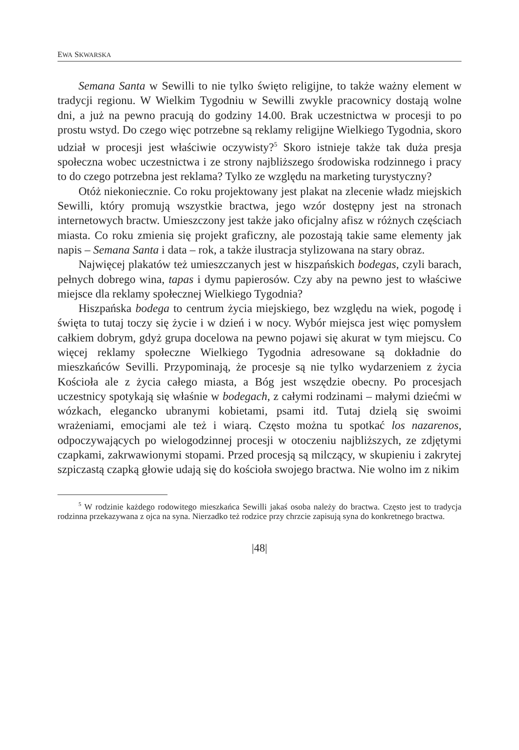EWA SKWARSKA
Semana Santa w Sewilli to nie tylko święto religijne, to także ważny element w tradycji regionu. W Wielkim Tygodniu w Sewilli zwykle pracownicy dostają wolne dni, a już na pewno pracują do godziny 14.00. Brak uczestnictwa w procesji to po prostu wstyd. Do czego więc potrzebne są reklamy religijne Wielkiego Tygodnia, skoro udział w procesji jest właściwie oczywisty?<sup>5</sup> Skoro istnieje także tak duża presja społeczna wobec uczestnictwa i ze strony najbliższego środowiska rodzinnego i pracy to do czego potrzebna jest reklama? Tylko ze względu na marketing turystyczny?
Otóż niekoniecznie. Co roku projektowany jest plakat na zlecenie władz miejskich Sewilli, który promują wszystkie bractwa, jego wzór dostępny jest na stronach internetowych bractw. Umieszczony jest także jako oficjalny afisz w różnych częściach miasta. Co roku zmienia się projekt graficzny, ale pozostają takie same elementy jak napis – Semana Santa i data – rok, a także ilustracja stylizowana na stary obraz.
Najwięcej plakatów też umieszczanych jest w hiszpańskich bodegas, czyli barach, pełnych dobrego wina, tapas i dymu papierosów. Czy aby na pewno jest to właściwe miejsce dla reklamy społecznej Wielkiego Tygodnia?
Hiszpańska bodega to centrum życia miejskiego, bez względu na wiek, pogodę i święta to tutaj toczy się życie i w dzień i w nocy. Wybór miejsca jest więc pomysłem całkiem dobrym, gdyż grupa docelowa na pewno pojawi się akurat w tym miejscu. Co więcej reklamy społeczne Wielkiego Tygodnia adresowane są dokładnie do mieszkańców Sevilli. Przypominają, że procesje są nie tylko wydarzeniem z życia Kościoła ale z życia całego miasta, a Bóg jest wszędzie obecny. Po procesjach uczestnicy spotykają się właśnie w bodegach, z całymi rodzinami – małymi dziećmi w wózkach, elegancko ubranymi kobietami, psami itd. Tutaj dzielą się swoimi wrażeniami, emocjami ale też i wiarą. Często można tu spotkać los nazarenos, odpoczywających po wielogodzinnej procesji w otoczeniu najbliższych, ze zdjętymi czapkami, zakrwawionymi stopami. Przed procesją są milczący, w skupieniu i zakrytej szpiczastą czapką głowie udają się do kościoła swojego bractwa. Nie wolno im z nikim
<sup>5</sup> W rodzinie każdego rodowitego mieszkańca Sewilli jakaś osoba należy do bractwa. Często jest to tradycja rodzinna przekazywana z ojca na syna. Nierzadko też rodzice przy chrzcie zapisują syna do konkretnego bractwa.
|48|